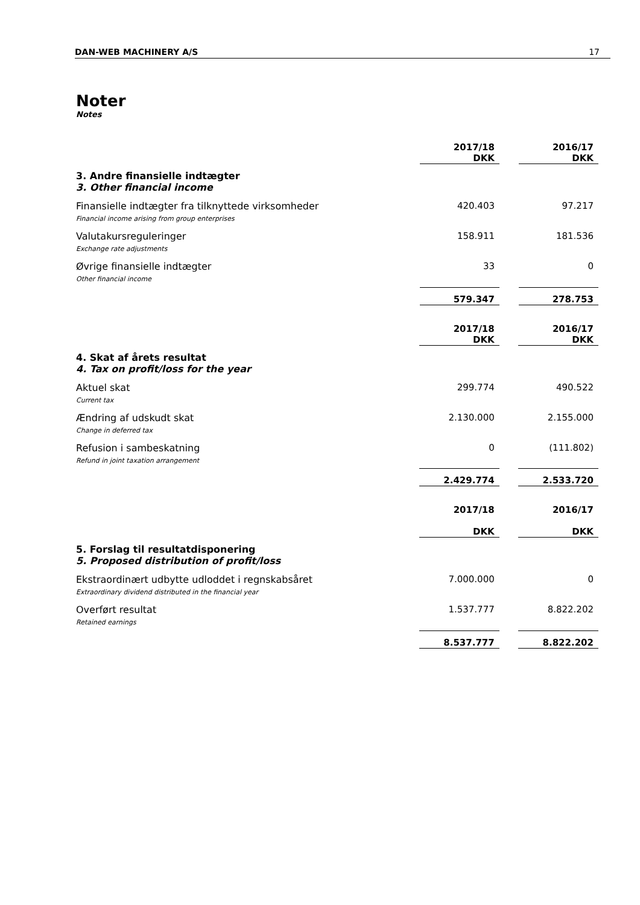DAN-WEB MACHINERY A/S 17
Noter
Notes
| | 2017/18 DKK | | 2016/17 DKK |
| 3. Andre finansielle indtægter 3. Other financial income | | | |
| Finansielle indtægter fra tilknyttede virksomheder Financial income arising from group enterprises | 420.403 | | 97.217 |
| Valutakursreguleringer Exchange rate adjustments | 158.911 | | 181.536 |
| Øvrige finansielle indtægter Other financial income | 33 | | 0 |
| | 579.347 | | 278.753 |
| | 2017/18 DKK | | 2016/17 DKK |
| 4. Skat af årets resultat 4. Tax on profit/loss for the year | | | |
| Aktuel skat Current tax | 299.774 | | 490.522 |
| Ændring af udskudt skat Change in deferred tax | 2.130.000 | | 2.155.000 |
| Refusion i sambeskatning Refund in joint taxation arrangement | 0 | | (111.802) |
| | 2.429.774 | | 2.533.720 |
| | 2017/18 DKK | | 2016/17 DKK |
| 5. Forslag til resultatdisponering 5. Proposed distribution of profit/loss | | | |
| Ekstraordinært udbytte udloddet i regnskabsåret Extraordinary dividend distributed in the financial year | 7.000.000 | | 0 |
| Overført resultat Retained earnings | 1.537.777 | | 8.822.202 |
| | 8.537.777 | | 8.822.202 |